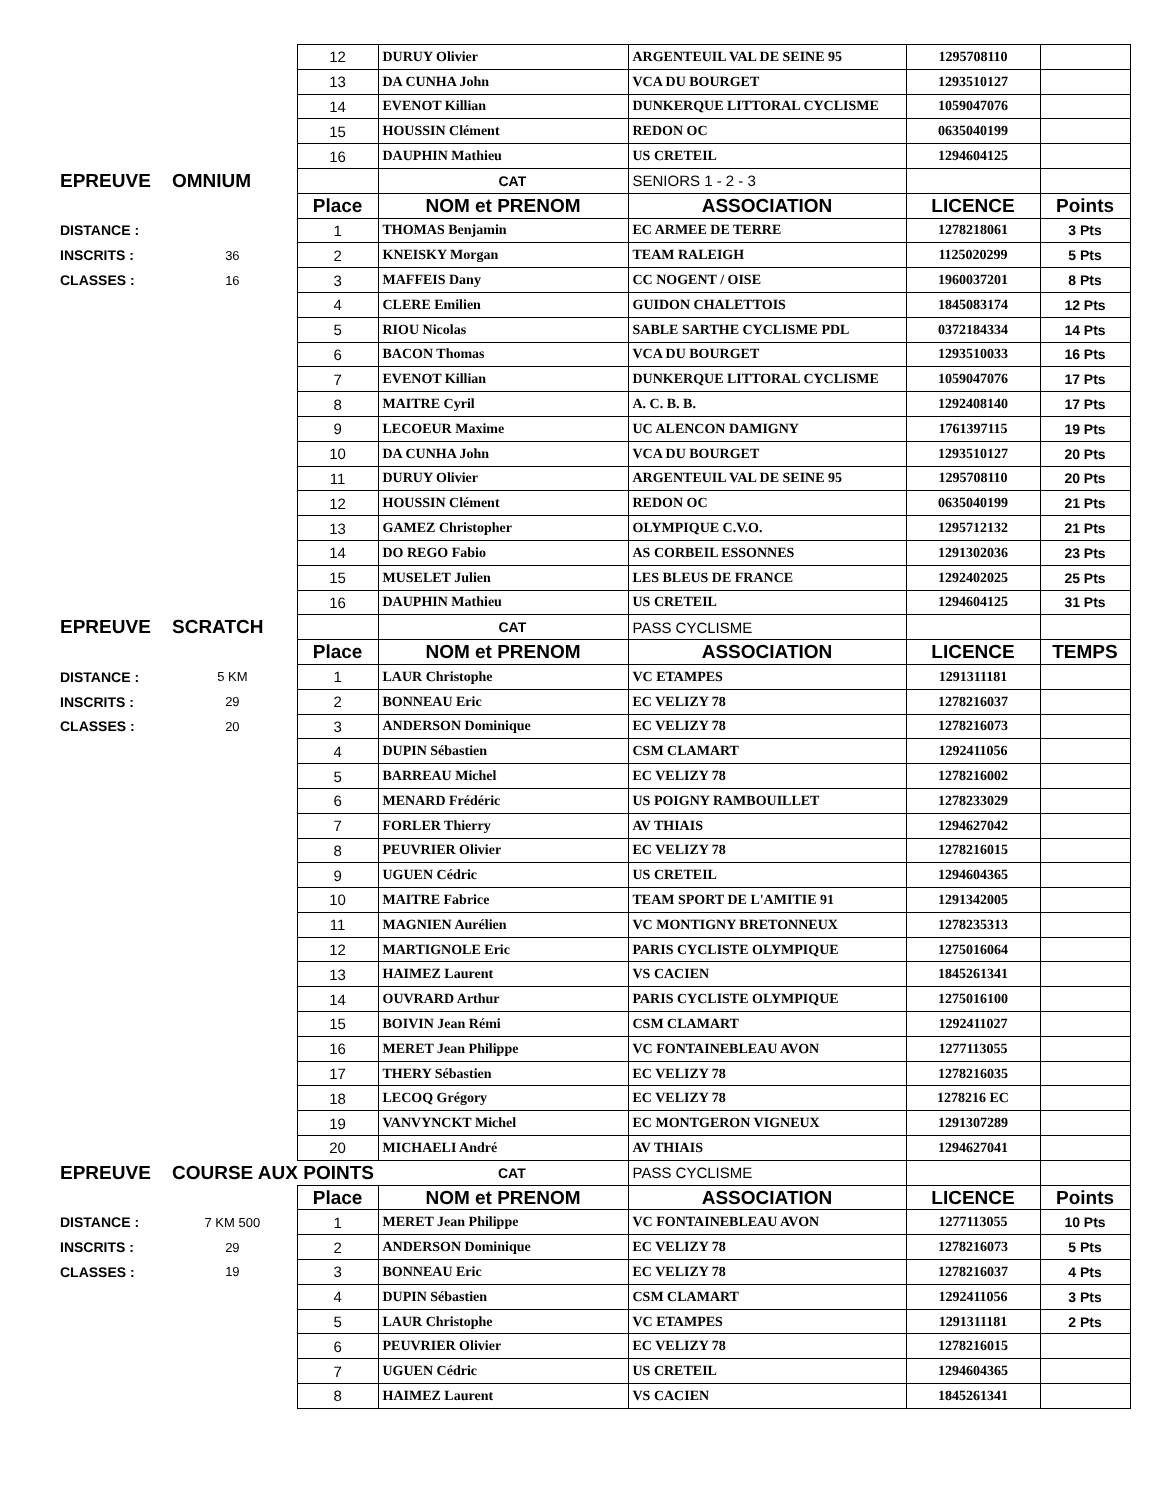| | | 12 | DURUY Olivier | ARGENTEUIL VAL DE SEINE 95 | 1295708110 | |
| | | 13 | DA CUNHA John | VCA DU BOURGET | 1293510127 | |
| | | 14 | EVENOT Killian | DUNKERQUE LITTORAL CYCLISME | 1059047076 | |
| | | 15 | HOUSSIN Clément | REDON OC | 0635040199 | |
| | | 16 | DAUPHIN Mathieu | US CRETEIL | 1294604125 | |
| EPREUVE | OMNIUM | | CAT | SENIORS 1 - 2 - 3 | | |
| | | Place | NOM et PRENOM | ASSOCIATION | LICENCE | Points |
| DISTANCE : | | 1 | THOMAS Benjamin | EC ARMEE DE TERRE | 1278218061 | 3 Pts |
| INSCRITS : | 36 | 2 | KNEISKY Morgan | TEAM RALEIGH | 1125020299 | 5 Pts |
| CLASSES : | 16 | 3 | MAFFEIS Dany | CC NOGENT / OISE | 1960037201 | 8 Pts |
| | | 4 | CLERE Emilien | GUIDON CHALETTOIS | 1845083174 | 12 Pts |
| | | 5 | RIOU Nicolas | SABLE SARTHE CYCLISME PDL | 0372184334 | 14 Pts |
| | | 6 | BACON Thomas | VCA DU BOURGET | 1293510033 | 16 Pts |
| | | 7 | EVENOT Killian | DUNKERQUE LITTORAL CYCLISME | 1059047076 | 17 Pts |
| | | 8 | MAITRE Cyril | A. C. B. B. | 1292408140 | 17 Pts |
| | | 9 | LECOEUR Maxime | UC ALENCON DAMIGNY | 1761397115 | 19 Pts |
| | | 10 | DA CUNHA John | VCA DU BOURGET | 1293510127 | 20 Pts |
| | | 11 | DURUY Olivier | ARGENTEUIL VAL DE SEINE 95 | 1295708110 | 20 Pts |
| | | 12 | HOUSSIN Clément | REDON OC | 0635040199 | 21 Pts |
| | | 13 | GAMEZ Christopher | OLYMPIQUE C.V.O. | 1295712132 | 21 Pts |
| | | 14 | DO REGO Fabio | AS CORBEIL ESSONNES | 1291302036 | 23 Pts |
| | | 15 | MUSELET Julien | LES BLEUS DE FRANCE | 1292402025 | 25 Pts |
| | | 16 | DAUPHIN Mathieu | US CRETEIL | 1294604125 | 31 Pts |
| EPREUVE | SCRATCH | | CAT | PASS CYCLISME | | |
| | | Place | NOM et PRENOM | ASSOCIATION | LICENCE | TEMPS |
| DISTANCE : | 5 KM | 1 | LAUR Christophe | VC ETAMPES | 1291311181 | |
| INSCRITS : | 29 | 2 | BONNEAU Eric | EC VELIZY 78 | 1278216037 | |
| CLASSES : | 20 | 3 | ANDERSON Dominique | EC VELIZY 78 | 1278216073 | |
| | | 4 | DUPIN Sébastien | CSM CLAMART | 1292411056 | |
| | | 5 | BARREAU Michel | EC VELIZY 78 | 1278216002 | |
| | | 6 | MENARD Frédéric | US POIGNY RAMBOUILLET | 1278233029 | |
| | | 7 | FORLER Thierry | AV THIAIS | 1294627042 | |
| | | 8 | PEUVRIER Olivier | EC VELIZY 78 | 1278216015 | |
| | | 9 | UGUEN Cédric | US CRETEIL | 1294604365 | |
| | | 10 | MAITRE Fabrice | TEAM SPORT DE L'AMITIE 91 | 1291342005 | |
| | | 11 | MAGNIEN Aurélien | VC MONTIGNY BRETONNEUX | 1278235313 | |
| | | 12 | MARTIGNOLE Eric | PARIS CYCLISTE OLYMPIQUE | 1275016064 | |
| | | 13 | HAIMEZ Laurent | VS CACIEN | 1845261341 | |
| | | 14 | OUVRARD Arthur | PARIS CYCLISTE OLYMPIQUE | 1275016100 | |
| | | 15 | BOIVIN Jean Rémi | CSM CLAMART | 1292411027 | |
| | | 16 | MERET Jean Philippe | VC FONTAINEBLEAU AVON | 1277113055 | |
| | | 17 | THERY Sébastien | EC VELIZY 78 | 1278216035 | |
| | | 18 | LECOQ Grégory | EC VELIZY 78 | 1278216 EC | |
| | | 19 | VANVYNCKT Michel | EC MONTGERON VIGNEUX | 1291307289 | |
| | | 20 | MICHAELI André | AV THIAIS | 1294627041 | |
| EPREUVE | COURSE AUX POINTS | | CAT | PASS CYCLISME | | |
| | | Place | NOM et PRENOM | ASSOCIATION | LICENCE | Points |
| DISTANCE : | 7 KM 500 | 1 | MERET Jean Philippe | VC FONTAINEBLEAU AVON | 1277113055 | 10 Pts |
| INSCRITS : | 29 | 2 | ANDERSON Dominique | EC VELIZY 78 | 1278216073 | 5 Pts |
| CLASSES : | 19 | 3 | BONNEAU Eric | EC VELIZY 78 | 1278216037 | 4 Pts |
| | | 4 | DUPIN Sébastien | CSM CLAMART | 1292411056 | 3 Pts |
| | | 5 | LAUR Christophe | VC ETAMPES | 1291311181 | 2 Pts |
| | | 6 | PEUVRIER Olivier | EC VELIZY 78 | 1278216015 | |
| | | 7 | UGUEN Cédric | US CRETEIL | 1294604365 | |
| | | 8 | HAIMEZ Laurent | VS CACIEN | 1845261341 | |